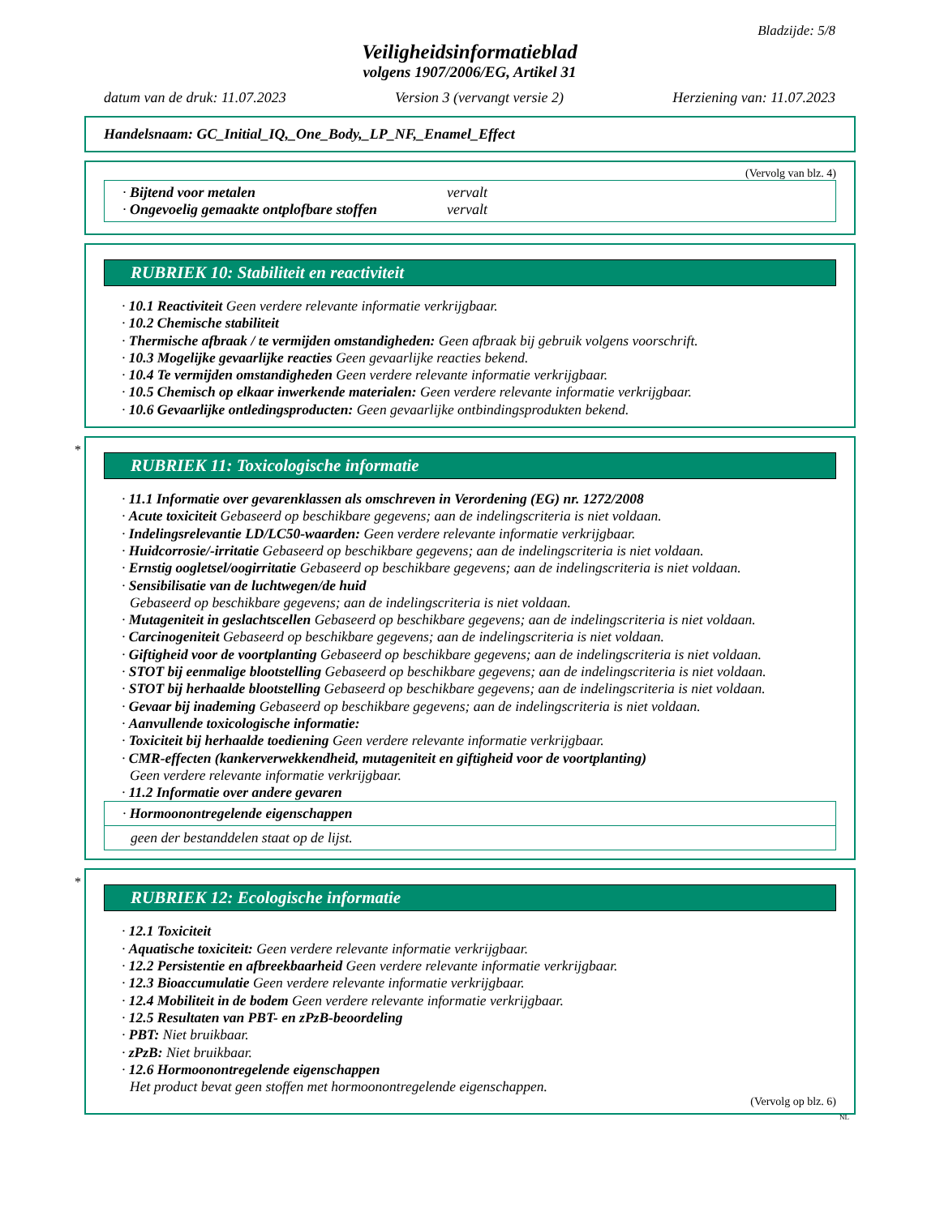Bladzijde: 5/8
Veiligheidsinformatieblad
volgens 1907/2006/EG, Artikel 31
datum van de druk: 11.07.2023 Version 3 (vervangt versie 2) Herziening van: 11.07.2023
Handelsnaam: GC_Initial_IQ,_One_Body,_LP_NF,_Enamel_Effect
(Vervolg van blz. 4)
· Bijtend voor metalen vervalt
· Ongevoelig gemaakte ontplofbare stoffen vervalt
RUBRIEK 10: Stabiliteit en reactiviteit
· 10.1 Reactiviteit Geen verdere relevante informatie verkrijgbaar.
· 10.2 Chemische stabiliteit
· Thermische afbraak / te vermijden omstandigheden: Geen afbraak bij gebruik volgens voorschrift.
· 10.3 Mogelijke gevaarlijke reacties Geen gevaarlijke reacties bekend.
· 10.4 Te vermijden omstandigheden Geen verdere relevante informatie verkrijgbaar.
· 10.5 Chemisch op elkaar inwerkende materialen: Geen verdere relevante informatie verkrijgbaar.
· 10.6 Gevaarlijke ontledingsproducten: Geen gevaarlijke ontbindingsprodukten bekend.
*
RUBRIEK 11: Toxicologische informatie
· 11.1 Informatie over gevarenklassen als omschreven in Verordening (EG) nr. 1272/2008
· Acute toxiciteit Gebaseerd op beschikbare gegevens; aan de indelingscriteria is niet voldaan.
· Indelingsrelevantie LD/LC50-waarden: Geen verdere relevante informatie verkrijgbaar.
· Huidcorrosie/-irritatie Gebaseerd op beschikbare gegevens; aan de indelingscriteria is niet voldaan.
· Ernstig oogletsel/oogirritatie Gebaseerd op beschikbare gegevens; aan de indelingscriteria is niet voldaan.
· Sensibilisatie van de luchtwegen/de huid
Gebaseerd op beschikbare gegevens; aan de indelingscriteria is niet voldaan.
· Mutageniteit in geslachtscellen Gebaseerd op beschikbare gegevens; aan de indelingscriteria is niet voldaan.
· Carcinogeniteit Gebaseerd op beschikbare gegevens; aan de indelingscriteria is niet voldaan.
· Giftigheid voor de voortplanting Gebaseerd op beschikbare gegevens; aan de indelingscriteria is niet voldaan.
· STOT bij eenmalige blootstelling Gebaseerd op beschikbare gegevens; aan de indelingscriteria is niet voldaan.
· STOT bij herhaalde blootstelling Gebaseerd op beschikbare gegevens; aan de indelingscriteria is niet voldaan.
· Gevaar bij inademing Gebaseerd op beschikbare gegevens; aan de indelingscriteria is niet voldaan.
· Aanvullende toxicologische informatie:
· Toxiciteit bij herhaalde toediening Geen verdere relevante informatie verkrijgbaar.
· CMR-effecten (kankerverwekkendheid, mutageniteit en giftigheid voor de voortplanting)
Geen verdere relevante informatie verkrijgbaar.
· 11.2 Informatie over andere gevaren
· Hormoonontregelende eigenschappen
geen der bestanddelen staat op de lijst.
*
RUBRIEK 12: Ecologische informatie
· 12.1 Toxiciteit
· Aquatische toxiciteit: Geen verdere relevante informatie verkrijgbaar.
· 12.2 Persistentie en afbreekbaarheid Geen verdere relevante informatie verkrijgbaar.
· 12.3 Bioaccumulatie Geen verdere relevante informatie verkrijgbaar.
· 12.4 Mobiliteit in de bodem Geen verdere relevante informatie verkrijgbaar.
· 12.5 Resultaten van PBT- en zPzB-beoordeling
· PBT: Niet bruikbaar.
· zPzB: Niet bruikbaar.
· 12.6 Hormoonontregelende eigenschappen
Het product bevat geen stoffen met hormoonontregelende eigenschappen.
(Vervolg op blz. 6)
NL